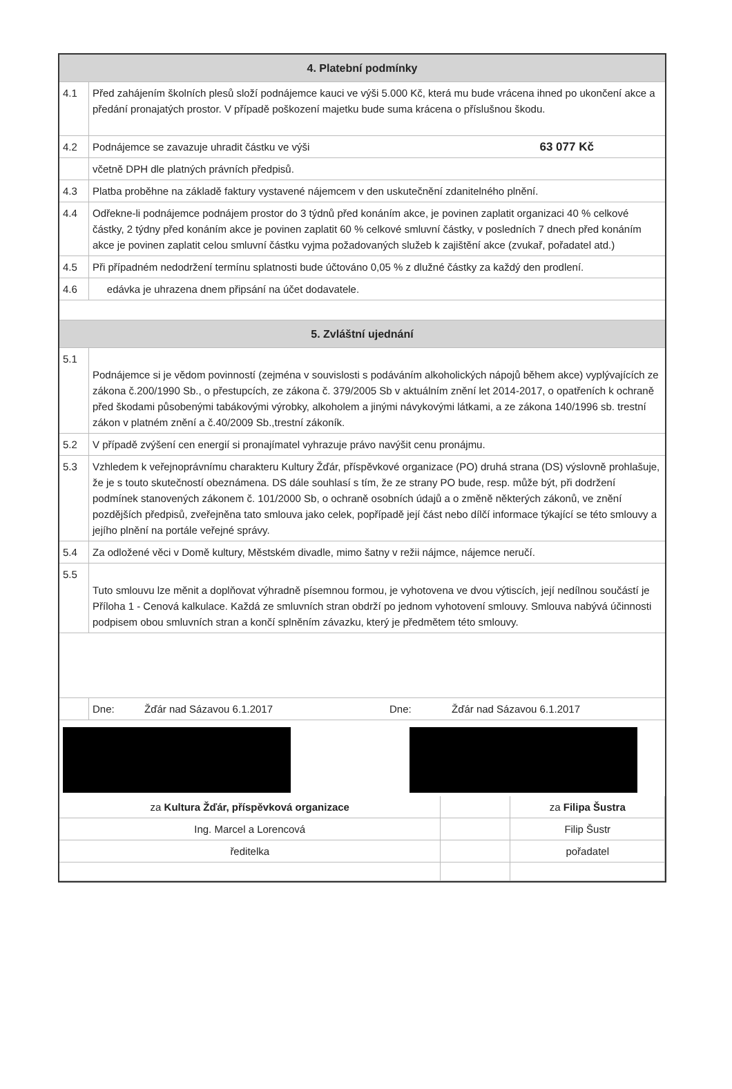| 4. Platební podmínky | | |
| 4.1 | Před zahájením školních plesů složí podnájemce kauci ve výši 5.000 Kč, která mu bude vrácena ihned po ukončení akce a předání pronajatých prostor. V případě poškození majetku bude suma krácena o příslušnou škodu. | |
| 4.2 | Podnájemce se zavazuje uhradit částku ve výši | 63 077 Kč |
| | včetně DPH dle platných právních předpisů. | |
| 4.3 | Platba proběhne na základě faktury vystavené nájemcem v den uskutečnění zdanitelného plnění. | |
| 4.4 | Odřekne-li podnájemce podnájem prostor do 3 týdnů před konáním akce, je povinen zaplatit organizaci 40 % celkové částky, 2 týdny před konáním akce je povinen zaplatit 60 % celkové smluvní částky, v posledních 7 dnech před konáním akce je povinen zaplatit celou smluvní částku vyjma požadovaných služeb k zajištění akce (zvukař, pořadatel atd.) | |
| 4.5 | Při případném nedodržení termínu splatnosti bude účtováno 0,05 % z dlužné částky za každý den prodlení. | |
| 4.6 | edávka je uhrazena dnem připsání na účet dodavatele. | |
| 5. Zvláštní ujednání | | |
| 5.1 | Podnájemce si je vědom povinností (zejména v souvislosti s podáváním alkoholických nápojů během akce) vyplývajících ze zákona č.200/1990 Sb., o přestupcích, ze zákona č. 379/2005 Sb v aktuálním znění let 2014-2017, o opatřeních k ochraně před škodami působenými tabákovými výrobky, alkoholem a jinými návykovými látkami, a ze zákona 140/1996 sb. trestní zákon v platném znění a č.40/2009 Sb.,trestní zákoník. | |
| 5.2 | V případě zvýšení cen energií si pronajímatel vyhrazuje právo navýšit cenu pronájmu. | |
| 5.3 | Vzhledem k veřejnoprávnímu charakteru Kultury Žďár, příspěvkové organizace (PO) druhá strana (DS) výslovně prohlašuje, že je s touto skutečností obeznámena. DS dále souhlasí s tím, že ze strany PO bude, resp. může být, při dodržení podmínek stanovených zákonem č. 101/2000 Sb, o ochraně osobních údajů a o změně některých zákonů, ve znění pozdějších předpisů, zveřejněna tato smlouva jako celek, popřípadě její část nebo dílčí informace týkající se této smlouvy a jejího plnění na portále veřejné správy. | |
| 5.4 | Za odložené věci v Domě kultury, Městském divadle, mimo šatny v režii nájmce, nájemce neručí. | |
| 5.5 | Tuto smlouvu lze měnit a doplňovat výhradně písemnou formou, je vyhotovena ve dvou výtiscích, její nedílnou součástí je Příloha 1 - Cenová kalkulace. Každá ze smluvních stran obdrží po jednom vyhotovení smlouvy. Smlouva nabývá účinnosti podpisem obou smluvních stran a končí splněním závazku, který je předmětem této smlouvy. | |
| | Dne: | Žďár nad Sázavou 6.1.2017 | Dne: | Žďár nad Sázavou 6.1.2017 |
| za Kultura Žďár, příspěvková organizace | | za Filipa Šustra |
| Ing. Marcel a Lorencová | | Filip Šustr |
| ředitelka | | pořadatel |